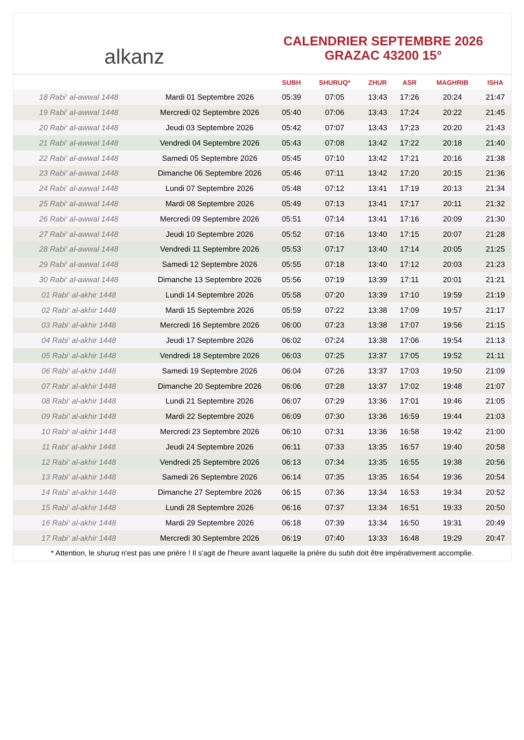alkanz
CALENDRIER SEPTEMBRE 2026
GRAZAC 43200 15°
| | | SUBH | SHURUQ* | ZHUR | ASR | MAGHRIB | ISHA |
| --- | --- | --- | --- | --- | --- | --- | --- |
| 18 Rabi‘ al-awwal 1448 | Mardi 01 Septembre 2026 | 05:39 | 07:05 | 13:43 | 17:26 | 20:24 | 21:47 |
| 19 Rabi‘ al-awwal 1448 | Mercredi 02 Septembre 2026 | 05:40 | 07:06 | 13:43 | 17:24 | 20:22 | 21:45 |
| 20 Rabi‘ al-awwal 1448 | Jeudi 03 Septembre 2026 | 05:42 | 07:07 | 13:43 | 17:23 | 20:20 | 21:43 |
| 21 Rabi‘ al-awwal 1448 | Vendredi 04 Septembre 2026 | 05:43 | 07:08 | 13:42 | 17:22 | 20:18 | 21:40 |
| 22 Rabi‘ al-awwal 1448 | Samedi 05 Septembre 2026 | 05:45 | 07:10 | 13:42 | 17:21 | 20:16 | 21:38 |
| 23 Rabi‘ al-awwal 1448 | Dimanche 06 Septembre 2026 | 05:46 | 07:11 | 13:42 | 17:20 | 20:15 | 21:36 |
| 24 Rabi‘ al-awwal 1448 | Lundi 07 Septembre 2026 | 05:48 | 07:12 | 13:41 | 17:19 | 20:13 | 21:34 |
| 25 Rabi‘ al-awwal 1448 | Mardi 08 Septembre 2026 | 05:49 | 07:13 | 13:41 | 17:17 | 20:11 | 21:32 |
| 26 Rabi‘ al-awwal 1448 | Mercredi 09 Septembre 2026 | 05:51 | 07:14 | 13:41 | 17:16 | 20:09 | 21:30 |
| 27 Rabi‘ al-awwal 1448 | Jeudi 10 Septembre 2026 | 05:52 | 07:16 | 13:40 | 17:15 | 20:07 | 21:28 |
| 28 Rabi‘ al-awwal 1448 | Vendredi 11 Septembre 2026 | 05:53 | 07:17 | 13:40 | 17:14 | 20:05 | 21:25 |
| 29 Rabi‘ al-awwal 1448 | Samedi 12 Septembre 2026 | 05:55 | 07:18 | 13:40 | 17:12 | 20:03 | 21:23 |
| 30 Rabi‘ al-awwal 1448 | Dimanche 13 Septembre 2026 | 05:56 | 07:19 | 13:39 | 17:11 | 20:01 | 21:21 |
| 01 Rabi‘ al-akhir 1448 | Lundi 14 Septembre 2026 | 05:58 | 07:20 | 13:39 | 17:10 | 19:59 | 21:19 |
| 02 Rabi‘ al-akhir 1448 | Mardi 15 Septembre 2026 | 05:59 | 07:22 | 13:38 | 17:09 | 19:57 | 21:17 |
| 03 Rabi‘ al-akhir 1448 | Mercredi 16 Septembre 2026 | 06:00 | 07:23 | 13:38 | 17:07 | 19:56 | 21:15 |
| 04 Rabi‘ al-akhir 1448 | Jeudi 17 Septembre 2026 | 06:02 | 07:24 | 13:38 | 17:06 | 19:54 | 21:13 |
| 05 Rabi‘ al-akhir 1448 | Vendredi 18 Septembre 2026 | 06:03 | 07:25 | 13:37 | 17:05 | 19:52 | 21:11 |
| 06 Rabi‘ al-akhir 1448 | Samedi 19 Septembre 2026 | 06:04 | 07:26 | 13:37 | 17:03 | 19:50 | 21:09 |
| 07 Rabi‘ al-akhir 1448 | Dimanche 20 Septembre 2026 | 06:06 | 07:28 | 13:37 | 17:02 | 19:48 | 21:07 |
| 08 Rabi‘ al-akhir 1448 | Lundi 21 Septembre 2026 | 06:07 | 07:29 | 13:36 | 17:01 | 19:46 | 21:05 |
| 09 Rabi‘ al-akhir 1448 | Mardi 22 Septembre 2026 | 06:09 | 07:30 | 13:36 | 16:59 | 19:44 | 21:03 |
| 10 Rabi‘ al-akhir 1448 | Mercredi 23 Septembre 2026 | 06:10 | 07:31 | 13:36 | 16:58 | 19:42 | 21:00 |
| 11 Rabi‘ al-akhir 1448 | Jeudi 24 Septembre 2026 | 06:11 | 07:33 | 13:35 | 16:57 | 19:40 | 20:58 |
| 12 Rabi‘ al-akhir 1448 | Vendredi 25 Septembre 2026 | 06:13 | 07:34 | 13:35 | 16:55 | 19:38 | 20:56 |
| 13 Rabi‘ al-akhir 1448 | Samedi 26 Septembre 2026 | 06:14 | 07:35 | 13:35 | 16:54 | 19:36 | 20:54 |
| 14 Rabi‘ al-akhir 1448 | Dimanche 27 Septembre 2026 | 06:15 | 07:36 | 13:34 | 16:53 | 19:34 | 20:52 |
| 15 Rabi‘ al-akhir 1448 | Lundi 28 Septembre 2026 | 06:16 | 07:37 | 13:34 | 16:51 | 19:33 | 20:50 |
| 16 Rabi‘ al-akhir 1448 | Mardi 29 Septembre 2026 | 06:18 | 07:39 | 13:34 | 16:50 | 19:31 | 20:49 |
| 17 Rabi‘ al-akhir 1448 | Mercredi 30 Septembre 2026 | 06:19 | 07:40 | 13:33 | 16:48 | 19:29 | 20:47 |
* Attention, le shuruq n'est pas une prière ! Il s'agit de l'heure avant laquelle la prière du subh doit être impérativement accomplie.